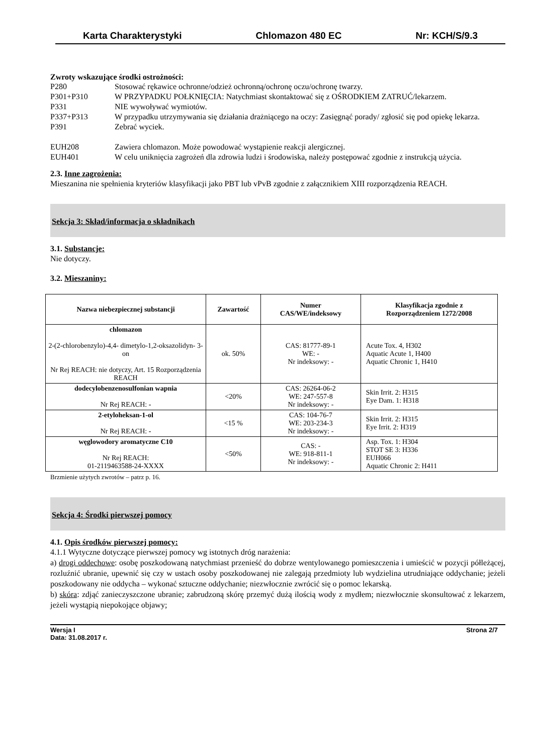Karta Charakterystyki Chlomazon 480 EC Nr: KCH/S/9.3
Zwroty wskazujące środki ostrożności:
P280 Stosować rękawice ochronne/odzież ochronną/ochronę oczu/ochronę twarzy.
P301+P310 W PRZYPADKU POŁKNIĘCIA: Natychmiast skontaktować się z OŚRODKIEM ZATRUĆ/lekarzem.
P331 NIE wywoływać wymiotów.
P337+P313 W przypadku utrzymywania się działania drażniącego na oczy: Zasięgnąć porady/ zgłosić się pod opiekę lekarza.
P391 Zebrać wyciek.
EUH208 Zawiera chlomazon. Może powodować wystąpienie reakcji alergicznej.
EUH401 W celu uniknięcia zagrożeń dla zdrowia ludzi i środowiska, należy postępować zgodnie z instrukcją użycia.
2.3. Inne zagrożenia:
Mieszanina nie spełnienia kryteriów klasyfikacji jako PBT lub vPvB zgodnie z załącznikiem XIII rozporządzenia REACH.
Sekcja 3: Skład/informacja o składnikach
3.1. Substancje:
Nie dotyczy.
3.2. Mieszaniny:
| Nazwa niebezpiecznej substancji | Zawartość | Numer CAS/WE/indeksowy | Klasyfikacja zgodnie z Rozporządzeniem 1272/2008 |
| --- | --- | --- | --- |
| chlomazon 2-(2-chlorobenzylo)-4,4- dimetylo-1,2-oksazolidyn- 3-on Nr Rej REACH: nie dotyczy, Art. 15 Rozporządzenia REACH | ok. 50% | CAS: 81777-89-1 WE: - Nr indeksowy: - | Acute Tox. 4, H302 Aquatic Acute 1, H400 Aquatic Chronic 1, H410 |
| dodecylobenzenosulfonian wapnia Nr Rej REACH: - | <20% | CAS: 26264-06-2 WE: 247-557-8 Nr indeksowy: - | Skin Irrit. 2: H315 Eye Dam. 1: H318 |
| 2-etyloheksan-1-ol Nr Rej REACH: - | <15 % | CAS: 104-76-7 WE: 203-234-3 Nr indeksowy: - | Skin Irrit. 2: H315 Eye Irrit. 2: H319 |
| węglowodory aromatyczne C10 Nr Rej REACH: 01-2119463588-24-XXXX | <50% | CAS: - WE: 918-811-1 Nr indeksowy: - | Asp. Tox. 1: H304 STOT SE 3: H336 EUH066 Aquatic Chronic 2: H411 |
Brzmienie użytych zwrotów – patrz p. 16.
Sekcja 4: Środki pierwszej pomocy
4.1. Opis środków pierwszej pomocy:
4.1.1 Wytyczne dotyczące pierwszej pomocy wg istotnych dróg narażenia:
a) drogi oddechowe: osobę poszkodowaną natychmiast przenieść do dobrze wentylowanego pomieszczenia i umieścić w pozycji półleżącej, rozluźnić ubranie, upewnić się czy w ustach osoby poszkodowanej nie zalegają przedmioty lub wydzielina utrudniające oddychanie; jeżeli poszkodowany nie oddycha – wykonać sztuczne oddychanie; niezwłocznie zwrócić się o pomoc lekarską.
b) skóra: zdjąć zanieczyszczone ubranie; zabrudzoną skórę przemyć dużą ilością wody z mydłem; niezwłocznie skonsultować z lekarzem, jeżeli wystąpią niepokojące objawy;
Wersja I
Data: 31.08.2017 r. Strona 2/7